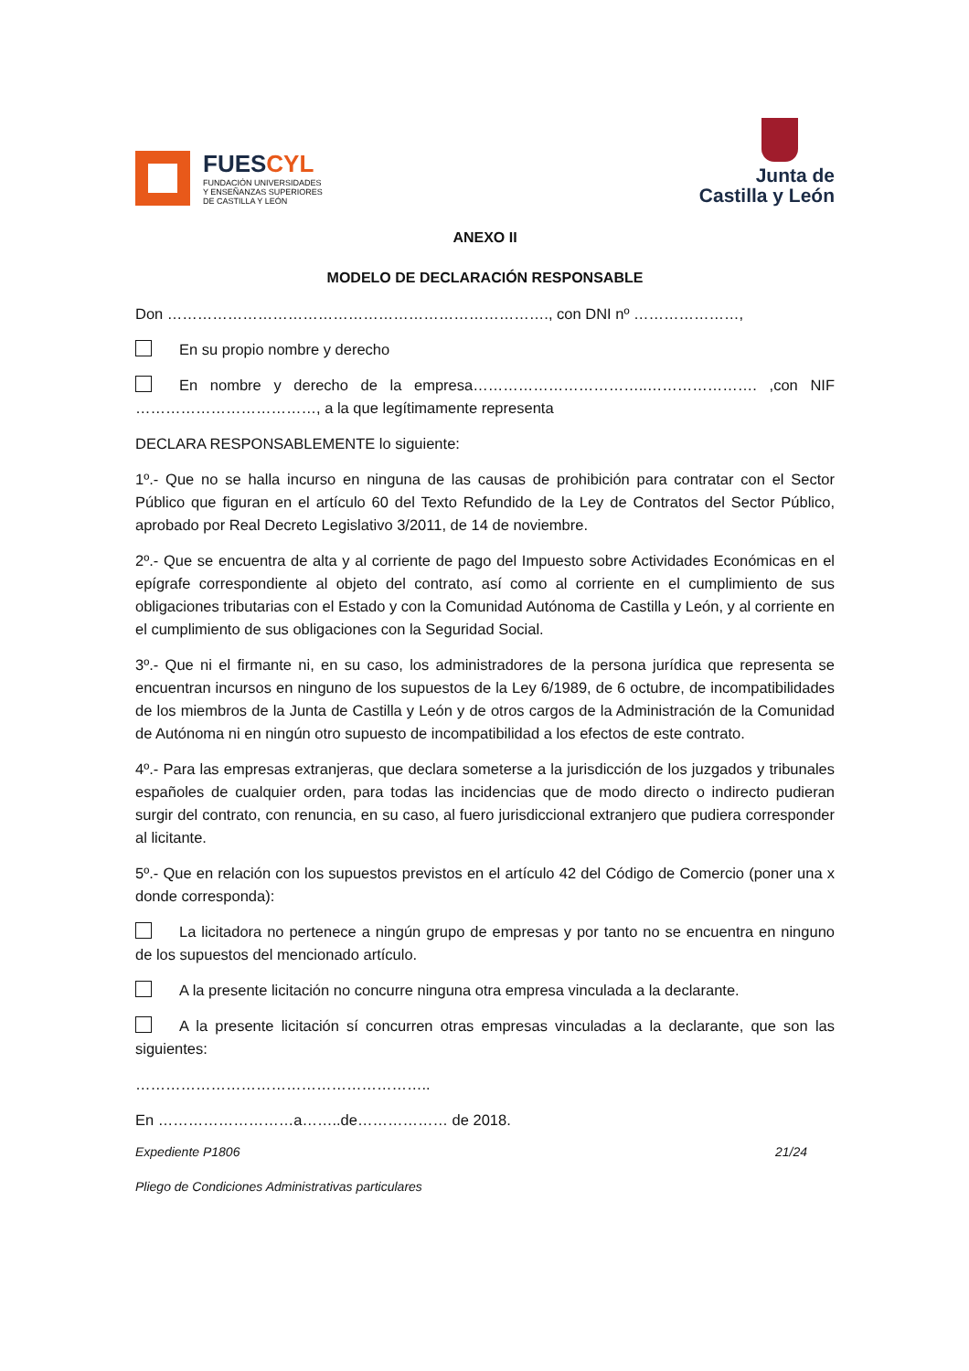FUESCYL
FUNDACIÓN UNIVERSIDADES
Y ENSEÑANZAS SUPERIORES
DE CASTILLA Y LEÓN
Junta de
Castilla y León
ANEXO II
MODELO DE DECLARACIÓN RESPONSABLE
Don …………………………………………………………………., con DNI nº …………………,
En su propio nombre y derecho
En nombre y derecho de la empresa……………………………..…………………. ,con NIF ………………………………, a la que legítimamente representa
DECLARA RESPONSABLEMENTE lo siguiente:
1º.- Que no se halla incurso en ninguna de las causas de prohibición para contratar con el Sector Público que figuran en el artículo 60 del Texto Refundido de la Ley de Contratos del Sector Público, aprobado por Real Decreto Legislativo 3/2011, de 14 de noviembre.
2º.- Que se encuentra de alta y al corriente de pago del Impuesto sobre Actividades Económicas en el epígrafe correspondiente al objeto del contrato, así como al corriente en el cumplimiento de sus obligaciones tributarias con el Estado y con la Comunidad Autónoma de Castilla y León, y al corriente en el cumplimiento de sus obligaciones con la Seguridad Social.
3º.- Que ni el firmante ni, en su caso, los administradores de la persona jurídica que representa se encuentran incursos en ninguno de los supuestos de la Ley 6/1989, de 6 octubre, de incompatibilidades de los miembros de la Junta de Castilla y León y de otros cargos de la Administración de la Comunidad de Autónoma ni en ningún otro supuesto de incompatibilidad a los efectos de este contrato.
4º.- Para las empresas extranjeras, que declara someterse a la jurisdicción de los juzgados y tribunales españoles de cualquier orden, para todas las incidencias que de modo directo o indirecto pudieran surgir del contrato, con renuncia, en su caso, al fuero jurisdiccional extranjero que pudiera corresponder al licitante.
5º.- Que en relación con los supuestos previstos en el artículo 42 del Código de Comercio (poner una x donde corresponda):
La licitadora no pertenece a ningún grupo de empresas y por tanto no se encuentra en ninguno de los supuestos del mencionado artículo.
A la presente licitación no concurre ninguna otra empresa vinculada a la declarante.
A la presente licitación sí concurren otras empresas vinculadas a la declarante, que son las siguientes:
…………………………………………………..
En ………………………a……..de……………… de 2018.
Expediente P1806 21/24
Pliego de Condiciones Administrativas particulares